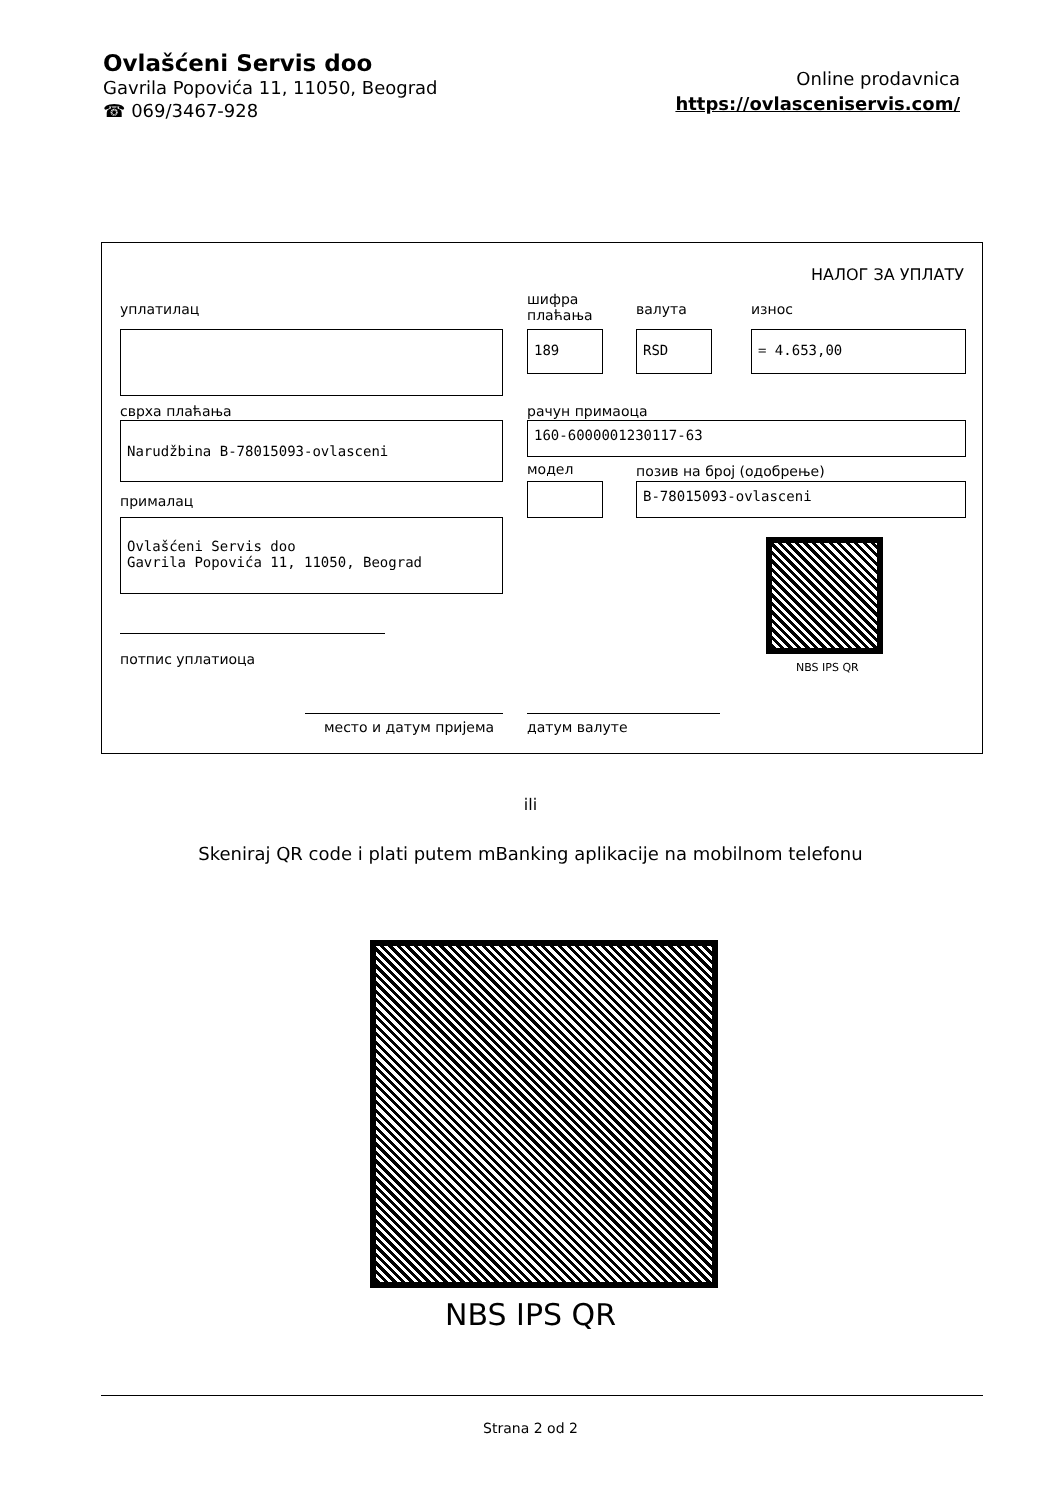Ovlašćeni Servis doo
Gavrila Popovića 11, 11050, Beograd
☎ 069/3467-928
Online prodavnica
https://ovlasceniservis.com/
НАЛОГ ЗА УПЛАТУ
уплатилац
шифра
плаћања
валута износ
189 RSD = 4.653,00
сврха плаћања рачун примаоца
Narudžbina B-78015093-ovlasceni 160-6000001230117-63
модел позив на број (одобрење)
прималац
B-78015093-ovlasceni
Ovlašćeni Servis doo
Gavrila Popovića 11, 11050, Beograd
NBS IPS QR
потпис уплатиоца
место и датум пријема датум валуте
ili
Skeniraj QR code i plati putem mBanking aplikacije na mobilnom telefonu
NBS IPS QR
Strana 2 od 2